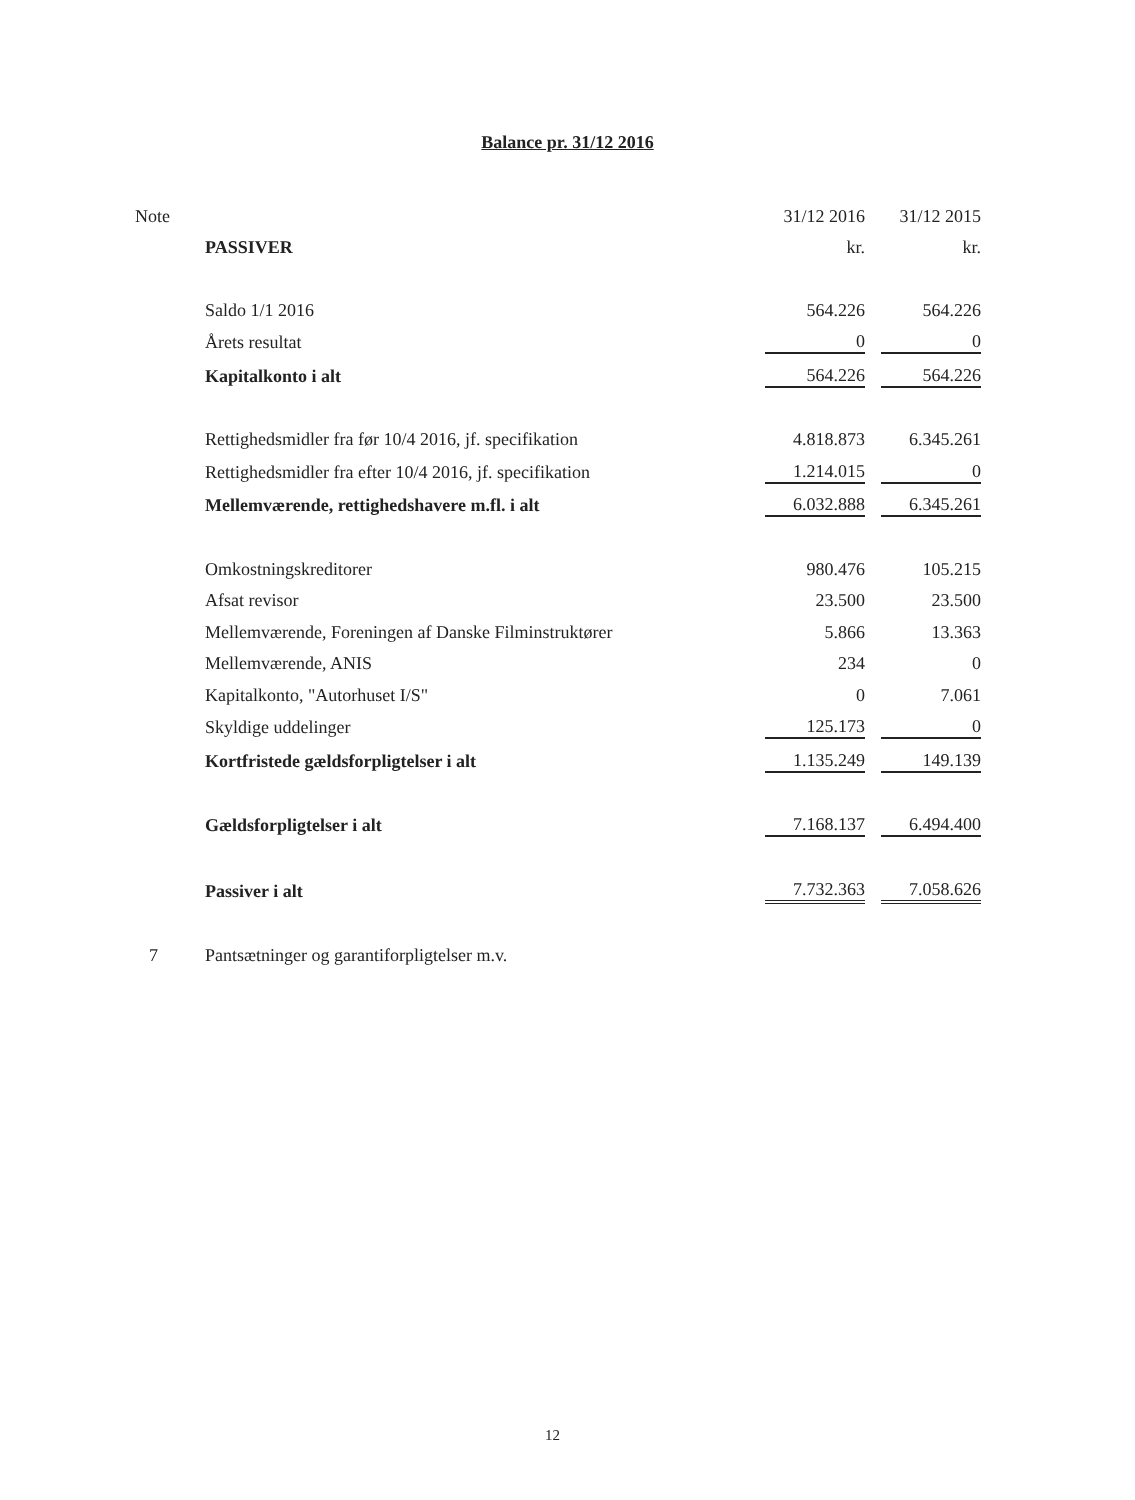Balance pr. 31/12 2016
| Note | | 31/12 2016 | | 31/12 2015 |
| | PASSIVER | kr. | | kr. |
| | Saldo 1/1 2016 | 564.226 | | 564.226 |
| | Årets resultat | 0 | | 0 |
| | Kapitalkonto i alt | 564.226 | | 564.226 |
| | Rettighedsmidler fra før 10/4 2016, jf. specifikation | 4.818.873 | | 6.345.261 |
| | Rettighedsmidler fra efter 10/4 2016, jf. specifikation | 1.214.015 | | 0 |
| | Mellemværende, rettighedshavere m.fl. i alt | 6.032.888 | | 6.345.261 |
| | Omkostningskreditorer | 980.476 | | 105.215 |
| | Afsat revisor | 23.500 | | 23.500 |
| | Mellemværende, Foreningen af Danske Filminstruktører | 5.866 | | 13.363 |
| | Mellemværende, ANIS | 234 | | 0 |
| | Kapitalkonto, "Autorhuset I/S" | 0 | | 7.061 |
| | Skyldige uddelinger | 125.173 | | 0 |
| | Kortfristede gældsforpligtelser i alt | 1.135.249 | | 149.139 |
| | Gældsforpligtelser i alt | 7.168.137 | | 6.494.400 |
| | Passiver i alt | 7.732.363 | | 7.058.626 |
| 7 | Pantsætninger og garantiforpligtelser m.v. | | | |
12